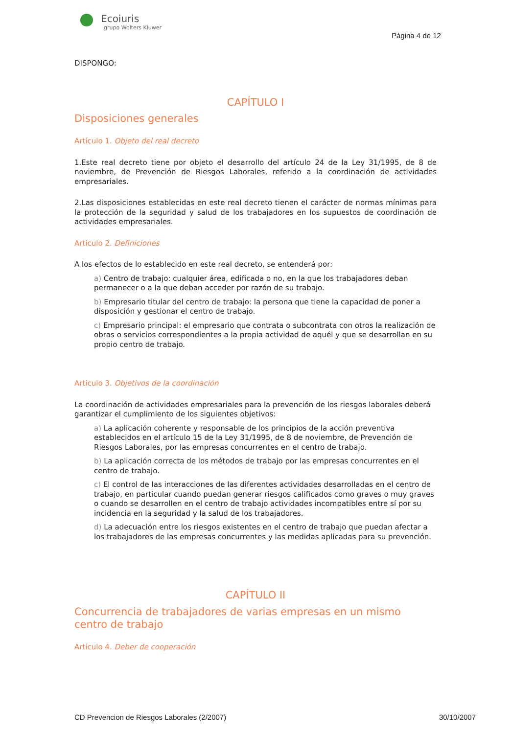Ecoiuris
grupo Wolters Kluwer
Página 4 de 12
DISPONGO:
CAPÍTULO I
Disposiciones generales
Artículo 1. Objeto del real decreto
1.Este real decreto tiene por objeto el desarrollo del artículo 24 de la Ley 31/1995, de 8 de noviembre, de Prevención de Riesgos Laborales, referido a la coordinación de actividades empresariales.
2.Las disposiciones establecidas en este real decreto tienen el carácter de normas mínimas para la protección de la seguridad y salud de los trabajadores en los supuestos de coordinación de actividades empresariales.
Artículo 2. Definiciones
A los efectos de lo establecido en este real decreto, se entenderá por:
a) Centro de trabajo: cualquier área, edificada o no, en la que los trabajadores deban permanecer o a la que deban acceder por razón de su trabajo.
b) Empresario titular del centro de trabajo: la persona que tiene la capacidad de poner a disposición y gestionar el centro de trabajo.
c) Empresario principal: el empresario que contrata o subcontrata con otros la realización de obras o servicios correspondientes a la propia actividad de aquél y que se desarrollan en su propio centro de trabajo.
Artículo 3. Objetivos de la coordinación
La coordinación de actividades empresariales para la prevención de los riesgos laborales deberá garantizar el cumplimiento de los siguientes objetivos:
a) La aplicación coherente y responsable de los principios de la acción preventiva establecidos en el artículo 15 de la Ley 31/1995, de 8 de noviembre, de Prevención de Riesgos Laborales, por las empresas concurrentes en el centro de trabajo.
b) La aplicación correcta de los métodos de trabajo por las empresas concurrentes en el centro de trabajo.
c) El control de las interacciones de las diferentes actividades desarrolladas en el centro de trabajo, en particular cuando puedan generar riesgos calificados como graves o muy graves o cuando se desarrollen en el centro de trabajo actividades incompatibles entre sí por su incidencia en la seguridad y la salud de los trabajadores.
d) La adecuación entre los riesgos existentes en el centro de trabajo que puedan afectar a los trabajadores de las empresas concurrentes y las medidas aplicadas para su prevención.
CAPÍTULO II
Concurrencia de trabajadores de varias empresas en un mismo centro de trabajo
Artículo 4. Deber de cooperación
CD Prevencion de Riesgos Laborales (2/2007) 30/10/2007